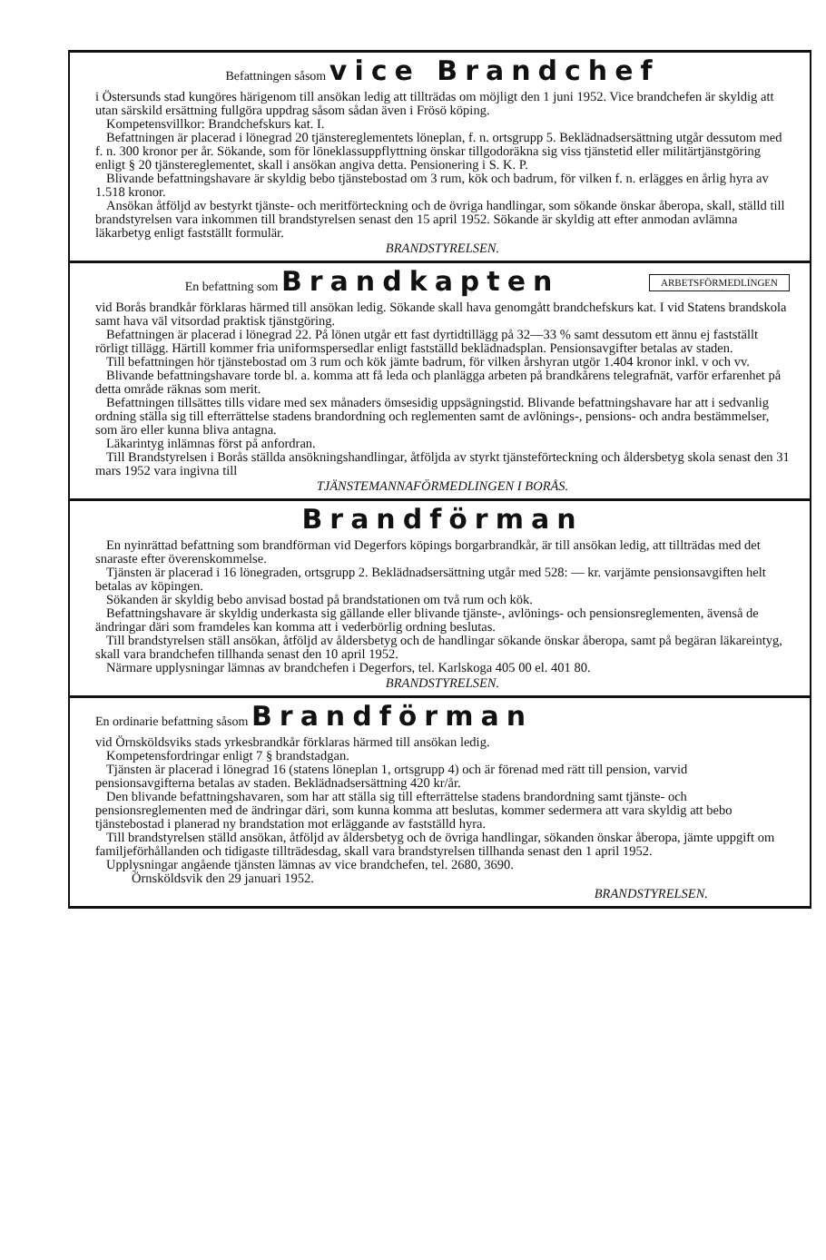Befattningen såsom vice Brandchef
i Östersunds stad kungöres härigenom till ansökan ledig att tillträdas om möjligt den 1 juni 1952. Vice brandchefen är skyldig att utan särskild ersättning fullgöra uppdrag såsom sådan även i Frösö köping.
Kompetensvillkor: Brandchefskurs kat. I.
Befattningen är placerad i lönegrad 20 tjänstereglementets löneplan, f. n. ortsgrupp 5. Beklädnadsersättning utgår dessutom med f. n. 300 kronor per år. Sökande, som för löneklassuppflyttning önskar tillgodoräkna sig viss tjänstetid eller militärtjänstgöring enligt § 20 tjänstereglementet, skall i ansökan angiva detta. Pensionering i S. K. P.
Blivande befattningshavare är skyldig bebo tjänstebostad om 3 rum, kök och badrum, för vilken f. n. erlägges en årlig hyra av 1.518 kronor.
Ansökan åtföljd av bestyrkt tjänste- och meritförteckning och de övriga handlingar, som sökande önskar åberopa, skall, ställd till brandstyrelsen vara inkommen till brandstyrelsen senast den 15 april 1952. Sökande är skyldig att efter anmodan avlämna läkarbetyg enligt fastställt formulär.
BRANDSTYRELSEN.
ARBETSFÖRMEDLINGEN En befattning som Brandkapten
vid Borås brandkår förklaras härmed till ansökan ledig. Sökande skall hava genomgått brandchefskurs kat. I vid Statens brandskola samt hava väl vitsordad praktisk tjänstgöring.
Befattningen är placerad i lönegrad 22. På lönen utgår ett fast dyrtidtillägg på 32—33 % samt dessutom ett ännu ej fastställt rörligt tillägg. Härtill kommer fria uniformspersedlar enligt fastställd beklädnadsplan. Pensionsavgifter betalas av staden.
Till befattningen hör tjänstebostad om 3 rum och kök jämte badrum, för vilken årshyran utgör 1.404 kronor inkl. v och vv.
Blivande befattningshavare torde bl. a. komma att få leda och planlägga arbeten på brandkårens telegrafnät, varför erfarenhet på detta område räknas som merit.
Befattningen tillsättes tills vidare med sex månaders ömsesidig uppsägningstid. Blivande befattningshavare har att i sedvanlig ordning ställa sig till efterrättelse stadens brandordning och reglementen samt de avlönings-, pensions- och andra bestämmelser, som äro eller kunna bliva antagna.
Läkarintyg inlämnas först på anfordran.
Till Brandstyrelsen i Borås ställda ansökningshandlingar, åtföljda av styrkt tjänsteförteckning och åldersbetyg skola senast den 31 mars 1952 vara ingivna till
TJÄNSTEMANNAFÖRMEDLINGEN I BORÅS.
Brandförman
En nyinrättad befattning som brandförman vid Degerfors köpings borgarbrandkår, är till ansökan ledig, att tillträdas med det snaraste efter överenskommelse.
Tjänsten är placerad i 16 lönegraden, ortsgrupp 2. Beklädnadsersättning utgår med 528: — kr. varjämte pensionsavgiften helt betalas av köpingen.
Sökanden är skyldig bebo anvisad bostad på brandstationen om två rum och kök.
Befattningshavare är skyldig underkasta sig gällande eller blivande tjänste-, avlönings- och pensionsreglementen, ävenså de ändringar däri som framdeles kan komma att i vederbörlig ordning beslutas.
Till brandstyrelsen ställ ansökan, åtföljd av åldersbetyg och de handlingar sökande önskar åberopa, samt på begäran läkareintyg, skall vara brandchefen tillhanda senast den 10 april 1952.
Närmare upplysningar lämnas av brandchefen i Degerfors, tel. Karlskoga 405 00 el. 401 80.
BRANDSTYRELSEN.
En ordinarie befattning såsom Brandförman
vid Örnsköldsviks stads yrkesbrandkår förklaras härmed till ansökan ledig.
Kompetensfordringar enligt 7 § brandstadgan.
Tjänsten är placerad i lönegrad 16 (statens löneplan 1, ortsgrupp 4) och är förenad med rätt till pension, varvid pensionsavgifterna betalas av staden. Beklädnadsersättning 420 kr/år.
Den blivande befattningshavaren, som har att ställa sig till efterrättelse stadens brandordning samt tjänste- och pensionsreglementen med de ändringar däri, som kunna komma att beslutas, kommer sedermera att vara skyldig att bebo tjänstebostad i planerad ny brandstation mot erläggande av fastställd hyra.
Till brandstyrelsen ställd ansökan, åtföljd av åldersbetyg och de övriga handlingar, sökanden önskar åberopa, jämte uppgift om familjeförhållanden och tidigaste tillträdesdag, skall vara brandstyrelsen tillhanda senast den 1 april 1952.
Upplysningar angående tjänsten lämnas av vice brandchefen, tel. 2680, 3690.
Örnsköldsvik den 29 januari 1952.
BRANDSTYRELSEN.